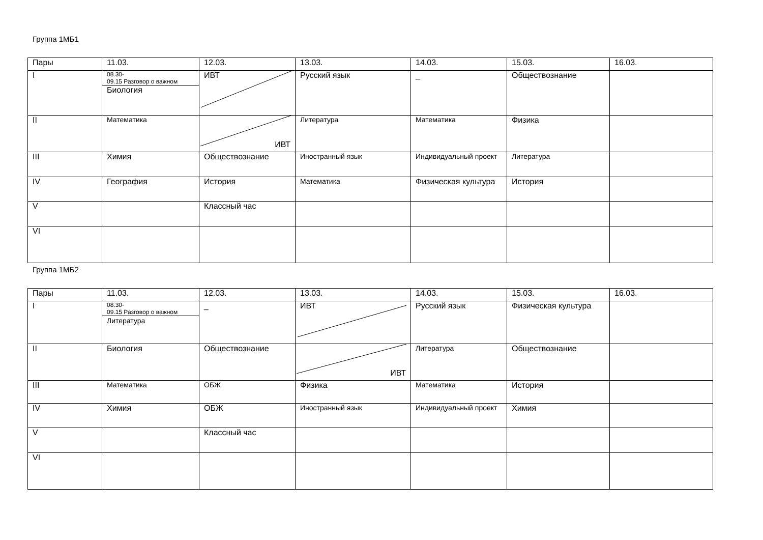Группа 1МБ1
| Пары | 11.03. | 12.03. | 13.03. | 14.03. | 15.03. | 16.03. |
| --- | --- | --- | --- | --- | --- | --- |
| I | 08.30- 09.15 Разговор о важном Биология | ИВТ | Русский язык | _ | Обществознание | |
| II | Математика | ИВТ | Литература | Математика | Физика | |
| III | Химия | Обществознание | Иностранный язык | Индивидуальный проект | Литература | |
| IV | География | История | Математика | Физическая культура | История | |
| V | | Классный час | | | | |
| VI | | | | | | |
Группа 1МБ2
| Пары | 11.03. | 12.03. | 13.03. | 14.03. | 15.03. | 16.03. |
| --- | --- | --- | --- | --- | --- | --- |
| I | 08.30- 09.15 Разговор о важном Литература | _ | ИВТ | Русский язык | Физическая культура | |
| II | Биология | Обществознание | ИВТ | Литература | Обществознание | |
| III | Математика | ОБЖ | Физика | Математика | История | |
| IV | Химия | ОБЖ | Иностранный язык | Индивидуальный проект | Химия | |
| V | | Классный час | | | | |
| VI | | | | | | |